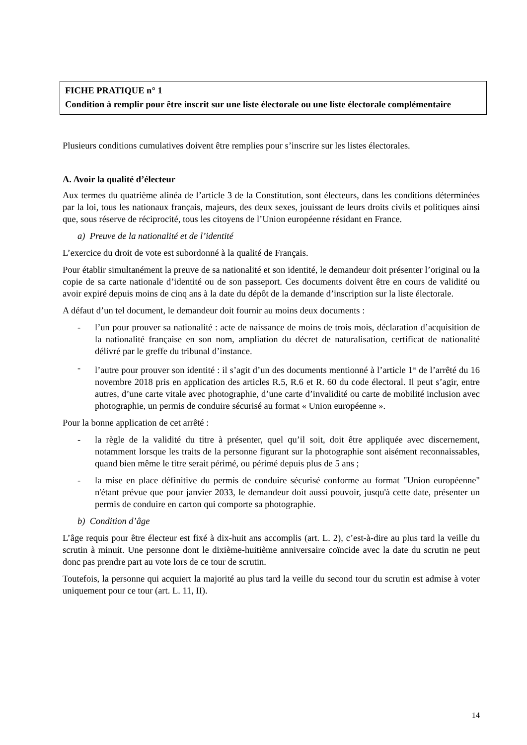FICHE PRATIQUE n° 1
Condition à remplir pour être inscrit sur une liste électorale ou une liste électorale complémentaire
Plusieurs conditions cumulatives doivent être remplies pour s’inscrire sur les listes électorales.
A. Avoir la qualité d’électeur
Aux termes du quatrième alinéa de l’article 3 de la Constitution, sont électeurs, dans les conditions déterminées par la loi, tous les nationaux français, majeurs, des deux sexes, jouissant de leurs droits civils et politiques ainsi que, sous réserve de réciprocité, tous les citoyens de l’Union européenne résidant en France.
a) Preuve de la nationalité et de l’identité
L’exercice du droit de vote est subordonné à la qualité de Français.
Pour établir simultanément la preuve de sa nationalité et son identité, le demandeur doit présenter l’original ou la copie de sa carte nationale d’identité ou de son passeport. Ces documents doivent être en cours de validité ou avoir expiré depuis moins de cinq ans à la date du dépôt de la demande d’inscription sur la liste électorale.
A défaut d’un tel document, le demandeur doit fournir au moins deux documents :
- l’un pour prouver sa nationalité : acte de naissance de moins de trois mois, déclaration d’acquisition de la nationalité française en son nom, ampliation du décret de naturalisation, certificat de nationalité délivré par le greffe du tribunal d’instance.
- l’autre pour prouver son identité : il s’agit d’un des documents mentionné à l’article 1<sup>er</sup> de l’arrêté du 16 novembre 2018 pris en application des articles R.5, R.6 et R. 60 du code électoral. Il peut s’agir, entre autres, d’une carte vitale avec photographie, d’une carte d’invalidité ou carte de mobilité inclusion avec photographie, un permis de conduire sécurisé au format « Union européenne ».
Pour la bonne application de cet arrêté :
- la règle de la validité du titre à présenter, quel qu’il soit, doit être appliquée avec discernement, notamment lorsque les traits de la personne figurant sur la photographie sont aisément reconnaissables, quand bien même le titre serait périmé, ou périmé depuis plus de 5 ans ;
- la mise en place définitive du permis de conduire sécurisé conforme au format "Union européenne" n'étant prévue que pour janvier 2033, le demandeur doit aussi pouvoir, jusqu'à cette date, présenter un permis de conduire en carton qui comporte sa photographie.
b) Condition d’âge
L’âge requis pour être électeur est fixé à dix-huit ans accomplis (art. L. 2), c’est-à-dire au plus tard la veille du scrutin à minuit. Une personne dont le dixième-huitième anniversaire coïncide avec la date du scrutin ne peut donc pas prendre part au vote lors de ce tour de scrutin.
Toutefois, la personne qui acquiert la majorité au plus tard la veille du second tour du scrutin est admise à voter uniquement pour ce tour (art. L. 11, II).
14